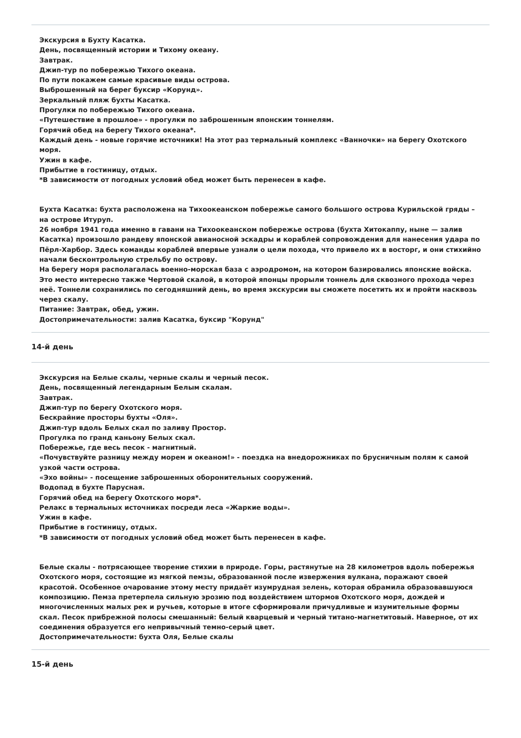Экскурсия в Бухту Касатка.
День, посвященный истории и Тихому океану.
Завтрак.
Джип-тур по побережью Тихого океана.
По пути покажем самые красивые виды острова.
Выброшенный на берег буксир «Корунд».
Зеркальный пляж бухты Касатка.
Прогулки по побережью Тихого океана.
«Путешествие в прошлое» - прогулки по заброшенным японским тоннелям.
Горячий обед на берегу Тихого океана*.
Каждый день - новые горячие источники! На этот раз термальный комплекс «Ванночки» на берегу Охотского моря.
Ужин в кафе.
Прибытие в гостиницу, отдых.
*В зависимости от погодных условий обед может быть перенесен в кафе.
Бухта Касатка: бухта расположена на Тихоокеанском побережье самого большого острова Курильской гряды – на острове Итуруп.
26 ноября 1941 года именно в гавани на Тихоокеанском побережье острова (бухта Хитокаппу, ныне — залив Касатка) произошло рандеву японской авианосной эскадры и кораблей сопровождения для нанесения удара по Пёрл-Харбор. Здесь команды кораблей впервые узнали о цели похода, что привело их в восторг, и они стихийно начали бесконтрольную стрельбу по острову.
На берегу моря располагалась военно-морская база с аэродромом, на котором базировались японские войска.
Это место интересно также Чертовой скалой, в которой японцы прорыли тоннель для сквозного прохода через неё. Тоннели сохранились по сегодняшний день, во время экскурсии вы сможете посетить их и пройти насквозь через скалу.
Питание: Завтрак, обед, ужин.
Достопримечательности: залив Касатка, буксир "Корунд"
14-й день
Экскурсия на Белые скалы, черные скалы и черный песок.
День, посвященный легендарным Белым скалам.
Завтрак.
Джип-тур по берегу Охотского моря.
Бескрайние просторы бухты «Оля».
Джип-тур вдоль Белых скал по заливу Простор.
Прогулка по гранд каньону Белых скал.
Побережье, где весь песок - магнитный.
«Почувствуйте разницу между морем и океаном!» - поездка на внедорожниках по брусничным полям к самой узкой части острова.
«Эхо войны» - посещение заброшенных оборонительных сооружений.
Водопад в бухте Парусная.
Горячий обед на берегу Охотского моря*.
Релакс в термальных источниках посреди леса «Жаркие воды».
Ужин в кафе.
Прибытие в гостиницу, отдых.
*В зависимости от погодных условий обед может быть перенесен в кафе.
Белые скалы - потрясающее творение стихии в природе. Горы, растянутые на 28 километров вдоль побережья Охотского моря, состоящие из мягкой пемзы, образованной после извержения вулкана, поражают своей красотой. Особенное очарование этому месту придаёт изумрудная зелень, которая обрамила образовавшуюся композицию. Пемза претерпела сильную эрозию под воздействием штормов Охотского моря, дождей и многочисленных малых рек и ручьев, которые в итоге сформировали причудливые и изумительные формы скал. Песок прибрежной полосы смешанный: белый кварцевый и черный титано-магнетитовый. Наверное, от их соединения образуется его непривычный темно-серый цвет.
Достопримечательности: бухта Оля, Белые скалы
15-й день